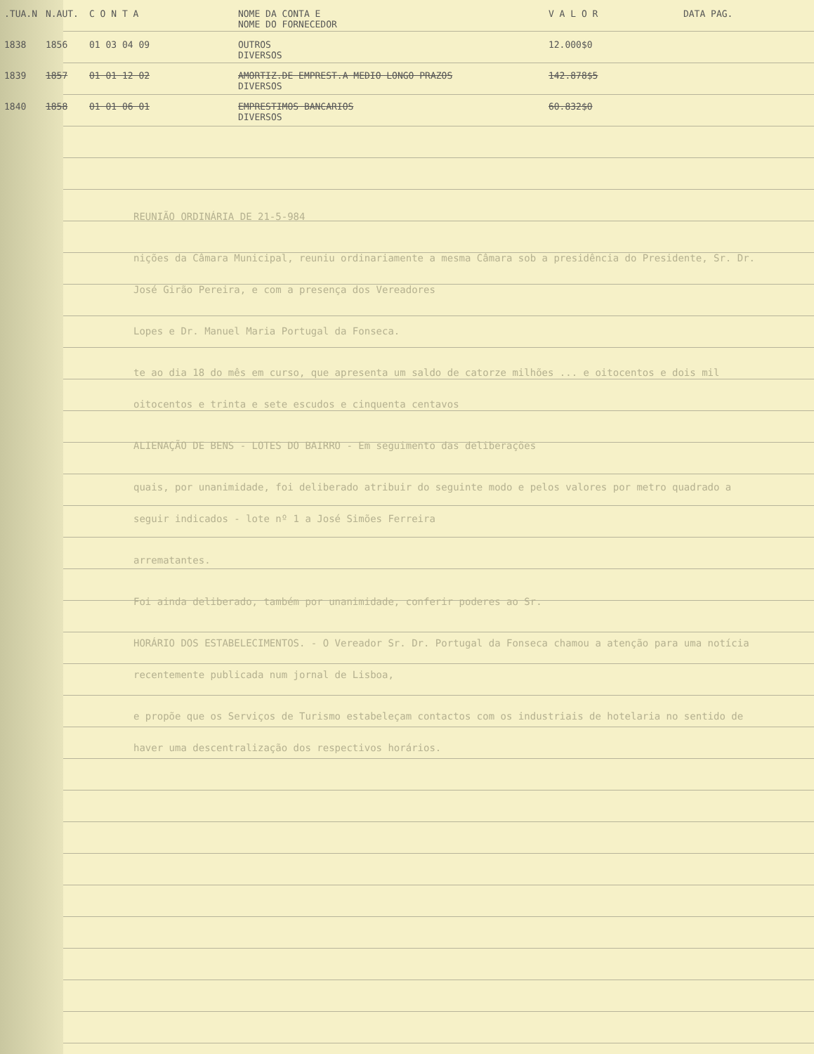| .TUA.N | N.AUT. | C O N T A | NOME DA CONTA E NOME DO FORNECEDOR | V A L O R | DATA PAG. |
| --- | --- | --- | --- | --- | --- |
| 1838 | 1856 | 01 03 04 09 | OUTROS DIVERSOS | 12.000$0 | |
| 1839 | 1857 | 01 01 12 02 | AMORTIZ.DE EMPREST.A MEDIO LONGO PRAZOS DIVERSOS | 142.878$5 | |
| 1840 | 1858 | 01 01 06 01 | EMPRESTIMOS BANCARIOS DIVERSOS | 60.832$0 | |
REUNIÃO ORDINÁRIA DE 21-5-984
nições da Câmara Municipal, reuniu ordinariamente a mesma Câmara sob a presidência do Presidente, Sr. Dr. José Girão Pereira, e com a presença dos Vereadores
Lopes e Dr. Manuel Maria Portugal da Fonseca.
te ao dia 18 do mês em curso, que apresenta um saldo de catorze milhões ... e oitocentos e dois mil oitocentos e trinta e sete escudos e cinquenta centavos
ALIENAÇÃO DE BENS - LOTES DO BAIRRO - Em seguimento das deliberações
quais, por unanimidade, foi deliberado atribuir do seguinte modo e pelos valores por metro quadrado a seguir indicados - lote nº 1 a José Simões Ferreira
arrematantes.
Foi ainda deliberado, também por unanimidade, conferir poderes ao Sr.
HORÁRIO DOS ESTABELECIMENTOS. - O Vereador Sr. Dr. Portugal da Fonseca chamou a atenção para uma notícia recentemente publicada num jornal de Lisboa,
e propõe que os Serviços de Turismo estabeleçam contactos com os industriais de hotelaria no sentido de haver uma descentralização dos respectivos horários.